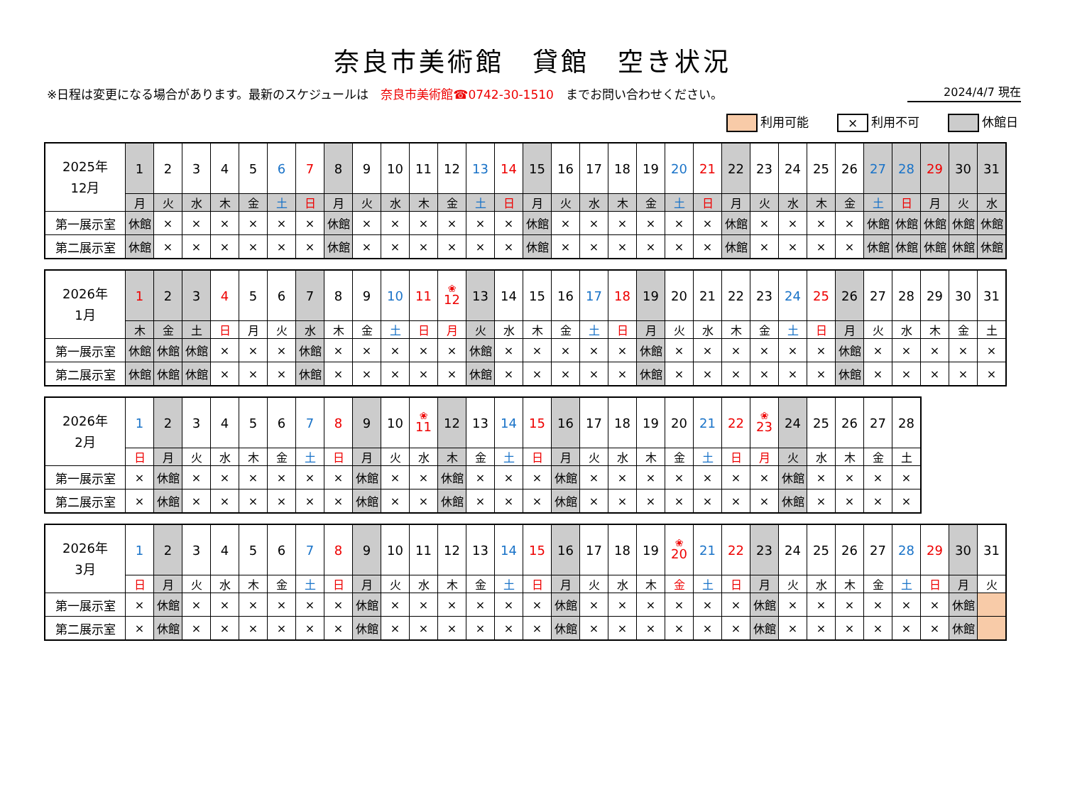奈良市美術館　貸館　空き状況
※日程は変更になる場合があります。最新のスケジュールは　奈良市美術館☎0742-30-1510　までお問い合わせください。
2024/4/7 現在
利用可能
× 利用不可 休館日
| 2025年 12月 | 1 | 2 | 3 | 4 | 5 | 6 | 7 | 8 | 9 | 10 | 11 | 12 | 13 | 14 | 15 | 16 | 17 | 18 | 19 | 20 | 21 | 22 | 23 | 24 | 25 | 26 | 27 | 28 | 29 | 30 | 31 |
| --- | --- | --- | --- | --- | --- | --- | --- | --- | --- | --- | --- | --- | --- | --- | --- | --- | --- | --- | --- | --- | --- | --- | --- | --- | --- | --- | --- | --- | --- | --- | --- |
| | 月 | 火 | 水 | 木 | 金 | 土 | 日 | 月 | 火 | 水 | 木 | 金 | 土 | 日 | 月 | 火 | 水 | 木 | 金 | 土 | 日 | 月 | 火 | 水 | 木 | 金 | 土 | 日 | 月 | 火 | 水 |
| 第一展示室 | 休館 | × | × | × | × | × | × | 休館 | × | × | × | × | × | × | 休館 | × | × | × | × | × | × | 休館 | × | × | × | × | 休館 | 休館 | 休館 | 休館 | 休館 |
| 第二展示室 | 休館 | × | × | × | × | × | × | 休館 | × | × | × | × | × | × | 休館 | × | × | × | × | × | × | 休館 | × | × | × | × | 休館 | 休館 | 休館 | 休館 | 休館 |
| 2026年 1月 | 1 | 2 | 3 | 4 | 5 | 6 | 7 | 8 | 9 | 10 | 11 | ❀ 12 | 13 | 14 | 15 | 16 | 17 | 18 | 19 | 20 | 21 | 22 | 23 | 24 | 25 | 26 | 27 | 28 | 29 | 30 | 31 |
| --- | --- | --- | --- | --- | --- | --- | --- | --- | --- | --- | --- | --- | --- | --- | --- | --- | --- | --- | --- | --- | --- | --- | --- | --- | --- | --- | --- | --- | --- | --- | --- |
| | 木 | 金 | 土 | 日 | 月 | 火 | 水 | 木 | 金 | 土 | 日 | 月 | 火 | 水 | 木 | 金 | 土 | 日 | 月 | 火 | 水 | 木 | 金 | 土 | 日 | 月 | 火 | 水 | 木 | 金 | 土 |
| 第一展示室 | 休館 | 休館 | 休館 | × | × | × | 休館 | × | × | × | × | × | 休館 | × | × | × | × | × | 休館 | × | × | × | × | × | × | 休館 | × | × | × | × | × |
| 第二展示室 | 休館 | 休館 | 休館 | × | × | × | 休館 | × | × | × | × | × | 休館 | × | × | × | × | × | 休館 | × | × | × | × | × | × | 休館 | × | × | × | × | × |
| 2026年 2月 | 1 | 2 | 3 | 4 | 5 | 6 | 7 | 8 | 9 | 10 | ❀ 11 | 12 | 13 | 14 | 15 | 16 | 17 | 18 | 19 | 20 | 21 | 22 | ❀ 23 | 24 | 25 | 26 | 27 | 28 |
| --- | --- | --- | --- | --- | --- | --- | --- | --- | --- | --- | --- | --- | --- | --- | --- | --- | --- | --- | --- | --- | --- | --- | --- | --- | --- | --- | --- | --- |
| | 日 | 月 | 火 | 水 | 木 | 金 | 土 | 日 | 月 | 火 | 水 | 木 | 金 | 土 | 日 | 月 | 火 | 水 | 木 | 金 | 土 | 日 | 月 | 火 | 水 | 木 | 金 | 土 |
| 第一展示室 | × | 休館 | × | × | × | × | × | × | 休館 | × | × | 休館 | × | × | × | 休館 | × | × | × | × | × | × | × | 休館 | × | × | × | × |
| 第二展示室 | × | 休館 | × | × | × | × | × | × | 休館 | × | × | 休館 | × | × | × | 休館 | × | × | × | × | × | × | × | 休館 | × | × | × | × |
| 2026年 3月 | 1 | 2 | 3 | 4 | 5 | 6 | 7 | 8 | 9 | 10 | 11 | 12 | 13 | 14 | 15 | 16 | 17 | 18 | 19 | ❀ 20 | 21 | 22 | 23 | 24 | 25 | 26 | 27 | 28 | 29 | 30 | 31 |
| --- | --- | --- | --- | --- | --- | --- | --- | --- | --- | --- | --- | --- | --- | --- | --- | --- | --- | --- | --- | --- | --- | --- | --- | --- | --- | --- | --- | --- | --- | --- | --- |
| | 日 | 月 | 火 | 水 | 木 | 金 | 土 | 日 | 月 | 火 | 水 | 木 | 金 | 土 | 日 | 月 | 火 | 水 | 木 | 金 | 土 | 日 | 月 | 火 | 水 | 木 | 金 | 土 | 日 | 月 | 火 |
| 第一展示室 | × | 休館 | × | × | × | × | × | × | 休館 | × | × | × | × | × | × | 休館 | × | × | × | × | × | × | 休館 | × | × | × | × | × | × | 休館 | |
| 第二展示室 | × | 休館 | × | × | × | × | × | × | 休館 | × | × | × | × | × | × | 休館 | × | × | × | × | × | × | 休館 | × | × | × | × | × | × | 休館 | |